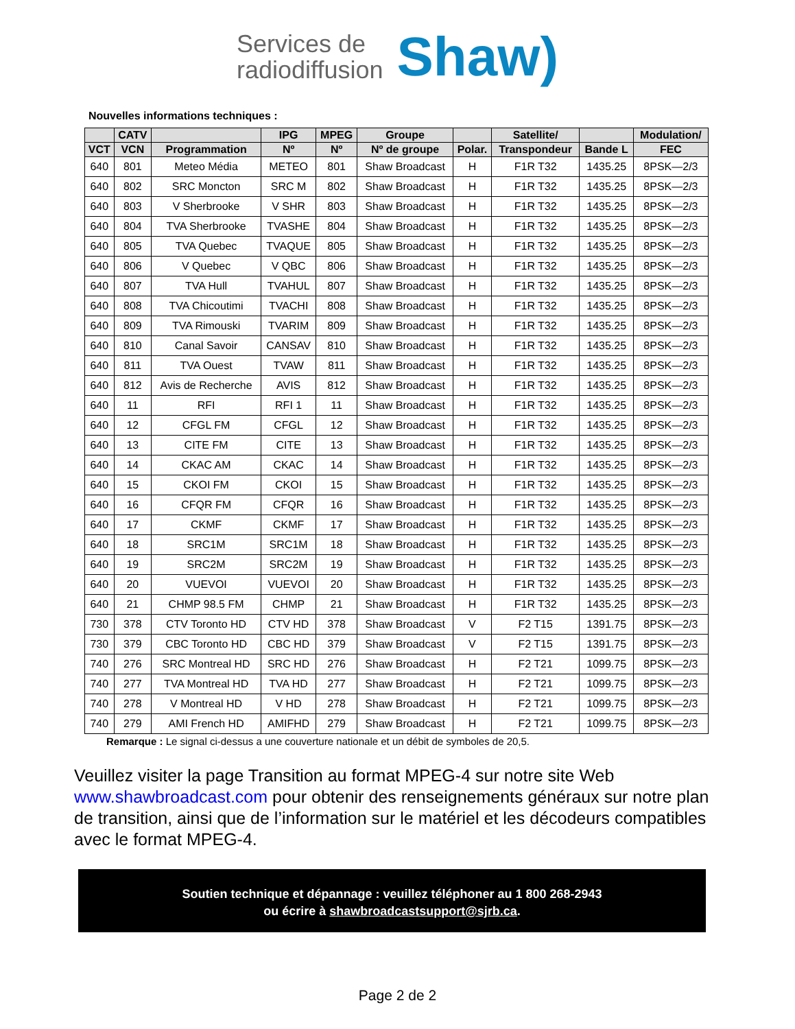Services de
radiodiffusion
Shaw)
Nouvelles informations techniques :
| | CATV | | IPG | MPEG | Groupe | | Satellite/ | | Modulation/ |
| --- | --- | --- | --- | --- | --- | --- | --- | --- | --- |
| VCT | VCN | Programmation | Nº | Nº | Nº de groupe | Polar. | Transpondeur | Bande L | FEC |
| 640 | 801 | Meteo Média | METEO | 801 | Shaw Broadcast | H | F1R T32 | 1435.25 | 8PSK—2/3 |
| 640 | 802 | SRC Moncton | SRC M | 802 | Shaw Broadcast | H | F1R T32 | 1435.25 | 8PSK—2/3 |
| 640 | 803 | V Sherbrooke | V SHR | 803 | Shaw Broadcast | H | F1R T32 | 1435.25 | 8PSK—2/3 |
| 640 | 804 | TVA Sherbrooke | TVASHE | 804 | Shaw Broadcast | H | F1R T32 | 1435.25 | 8PSK—2/3 |
| 640 | 805 | TVA Quebec | TVAQUE | 805 | Shaw Broadcast | H | F1R T32 | 1435.25 | 8PSK—2/3 |
| 640 | 806 | V Quebec | V QBC | 806 | Shaw Broadcast | H | F1R T32 | 1435.25 | 8PSK—2/3 |
| 640 | 807 | TVA Hull | TVAHUL | 807 | Shaw Broadcast | H | F1R T32 | 1435.25 | 8PSK—2/3 |
| 640 | 808 | TVA Chicoutimi | TVACHI | 808 | Shaw Broadcast | H | F1R T32 | 1435.25 | 8PSK—2/3 |
| 640 | 809 | TVA Rimouski | TVARIM | 809 | Shaw Broadcast | H | F1R T32 | 1435.25 | 8PSK—2/3 |
| 640 | 810 | Canal Savoir | CANSAV | 810 | Shaw Broadcast | H | F1R T32 | 1435.25 | 8PSK—2/3 |
| 640 | 811 | TVA Ouest | TVAW | 811 | Shaw Broadcast | H | F1R T32 | 1435.25 | 8PSK—2/3 |
| 640 | 812 | Avis de Recherche | AVIS | 812 | Shaw Broadcast | H | F1R T32 | 1435.25 | 8PSK—2/3 |
| 640 | 11 | RFI | RFI 1 | 11 | Shaw Broadcast | H | F1R T32 | 1435.25 | 8PSK—2/3 |
| 640 | 12 | CFGL FM | CFGL | 12 | Shaw Broadcast | H | F1R T32 | 1435.25 | 8PSK—2/3 |
| 640 | 13 | CITE FM | CITE | 13 | Shaw Broadcast | H | F1R T32 | 1435.25 | 8PSK—2/3 |
| 640 | 14 | CKAC AM | CKAC | 14 | Shaw Broadcast | H | F1R T32 | 1435.25 | 8PSK—2/3 |
| 640 | 15 | CKOI FM | CKOI | 15 | Shaw Broadcast | H | F1R T32 | 1435.25 | 8PSK—2/3 |
| 640 | 16 | CFQR FM | CFQR | 16 | Shaw Broadcast | H | F1R T32 | 1435.25 | 8PSK—2/3 |
| 640 | 17 | CKMF | CKMF | 17 | Shaw Broadcast | H | F1R T32 | 1435.25 | 8PSK—2/3 |
| 640 | 18 | SRC1M | SRC1M | 18 | Shaw Broadcast | H | F1R T32 | 1435.25 | 8PSK—2/3 |
| 640 | 19 | SRC2M | SRC2M | 19 | Shaw Broadcast | H | F1R T32 | 1435.25 | 8PSK—2/3 |
| 640 | 20 | VUEVOI | VUEVOI | 20 | Shaw Broadcast | H | F1R T32 | 1435.25 | 8PSK—2/3 |
| 640 | 21 | CHMP 98.5 FM | CHMP | 21 | Shaw Broadcast | H | F1R T32 | 1435.25 | 8PSK—2/3 |
| 730 | 378 | CTV Toronto HD | CTV HD | 378 | Shaw Broadcast | V | F2 T15 | 1391.75 | 8PSK—2/3 |
| 730 | 379 | CBC Toronto HD | CBC HD | 379 | Shaw Broadcast | V | F2 T15 | 1391.75 | 8PSK—2/3 |
| 740 | 276 | SRC Montreal HD | SRC HD | 276 | Shaw Broadcast | H | F2 T21 | 1099.75 | 8PSK—2/3 |
| 740 | 277 | TVA Montreal HD | TVA HD | 277 | Shaw Broadcast | H | F2 T21 | 1099.75 | 8PSK—2/3 |
| 740 | 278 | V Montreal HD | V HD | 278 | Shaw Broadcast | H | F2 T21 | 1099.75 | 8PSK—2/3 |
| 740 | 279 | AMI French HD | AMIFHD | 279 | Shaw Broadcast | H | F2 T21 | 1099.75 | 8PSK—2/3 |
Remarque : Le signal ci-dessus a une couverture nationale et un débit de symboles de 20,5.
Veuillez visiter la page Transition au format MPEG-4 sur notre site Web www.shawbroadcast.com pour obtenir des renseignements généraux sur notre plan de transition, ainsi que de l’information sur le matériel et les décodeurs compatibles avec le format MPEG-4.
Soutien technique et dépannage : veuillez téléphoner au 1 800 268-2943
ou écrire à shawbroadcastsupport@sjrb.ca.
Page 2 de 2